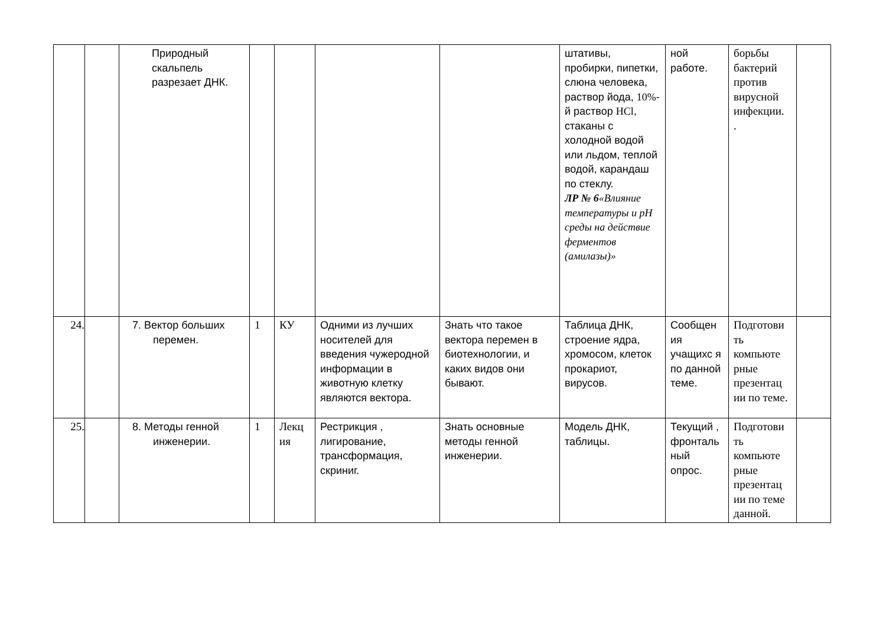| | | Природный скальпель разрезает ДНК. | | | | | штативы, пробирки, пипетки, слюна человека, раствор йода, 10% -й раствор HCl , стаканы с холодной водой или льдом, теплой водой, карандаш по стеклу. ЛР № 6 «Влияние температуры и pH среды на действие ферментов (амилазы)» | ной работе. | борьбы бактерий против вирусной инфекции. . | |
| 24. | | 7. Вектор больших перемен. | 1 | КУ | Одними из лучших носителей для введения чужеродной информации в животную клетку являются вектора. | Знать что такое вектора перемен в биотехнологии, и каких видов они бывают. | Таблица ДНК, строение ядра, хромосом, клеток прокариот, вирусов. | Сообщен ия учащихс я по данной теме. | Подготови ть компьюте рные презентац ии по теме. | |
| 25. | | 8. Методы генной инженерии. | 1 | Лекц ия | Рестрикция , лигирование, трансформация, скриниг. | Знать основные методы генной инженерии. | Модель ДНК, таблицы. | Текущий , фронталь ный опрос. | Подготови ть компьюте рные презентац ии по теме данной. | |